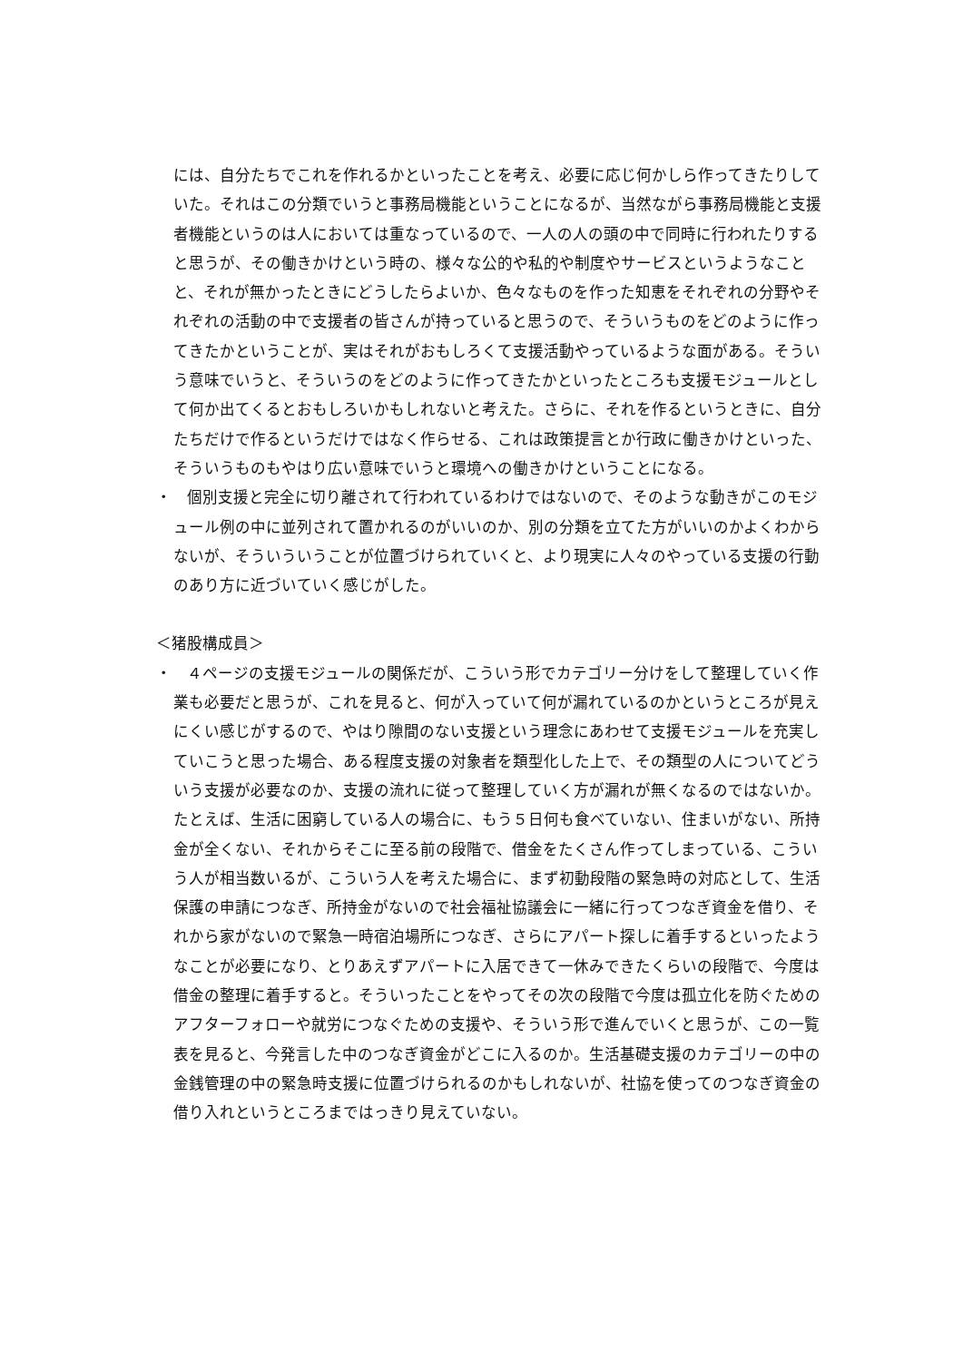には、自分たちでこれを作れるかといったことを考え、必要に応じ何かしら作ってきたりしていた。それはこの分類でいうと事務局機能ということになるが、当然ながら事務局機能と支援者機能というのは人においては重なっているので、一人の人の頭の中で同時に行われたりすると思うが、その働きかけという時の、様々な公的や私的や制度やサービスというようなことと、それが無かったときにどうしたらよいか、色々なものを作った知恵をそれぞれの分野やそれぞれの活動の中で支援者の皆さんが持っていると思うので、そういうものをどのように作ってきたかということが、実はそれがおもしろくて支援活動やっているような面がある。そういう意味でいうと、そういうのをどのように作ってきたかといったところも支援モジュールとして何か出てくるとおもしろいかもしれないと考えた。さらに、それを作るというときに、自分たちだけで作るというだけではなく作らせる、これは政策提言とか行政に働きかけといった、そういうものもやはり広い意味でいうと環境への働きかけということになる。
・　個別支援と完全に切り離されて行われているわけではないので、そのような動きがこのモジュール例の中に並列されて置かれるのがいいのか、別の分類を立てた方がいいのかよくわからないが、そういういうことが位置づけられていくと、より現実に人々のやっている支援の行動のあり方に近づいていく感じがした。
＜猪股構成員＞
・　４ページの支援モジュールの関係だが、こういう形でカテゴリー分けをして整理していく作業も必要だと思うが、これを見ると、何が入っていて何が漏れているのかというところが見えにくい感じがするので、やはり隙間のない支援という理念にあわせて支援モジュールを充実していこうと思った場合、ある程度支援の対象者を類型化した上で、その類型の人についてどういう支援が必要なのか、支援の流れに従って整理していく方が漏れが無くなるのではないか。たとえば、生活に困窮している人の場合に、もう５日何も食べていない、住まいがない、所持金が全くない、それからそこに至る前の段階で、借金をたくさん作ってしまっている、こういう人が相当数いるが、こういう人を考えた場合に、まず初動段階の緊急時の対応として、生活保護の申請につなぎ、所持金がないので社会福祉協議会に一緒に行ってつなぎ資金を借り、それから家がないので緊急一時宿泊場所につなぎ、さらにアパート探しに着手するといったようなことが必要になり、とりあえずアパートに入居できて一休みできたくらいの段階で、今度は借金の整理に着手すると。そういったことをやってその次の段階で今度は孤立化を防ぐためのアフターフォローや就労につなぐための支援や、そういう形で進んでいくと思うが、この一覧表を見ると、今発言した中のつなぎ資金がどこに入るのか。生活基礎支援のカテゴリーの中の金銭管理の中の緊急時支援に位置づけられるのかもしれないが、社協を使ってのつなぎ資金の借り入れというところまではっきり見えていない。